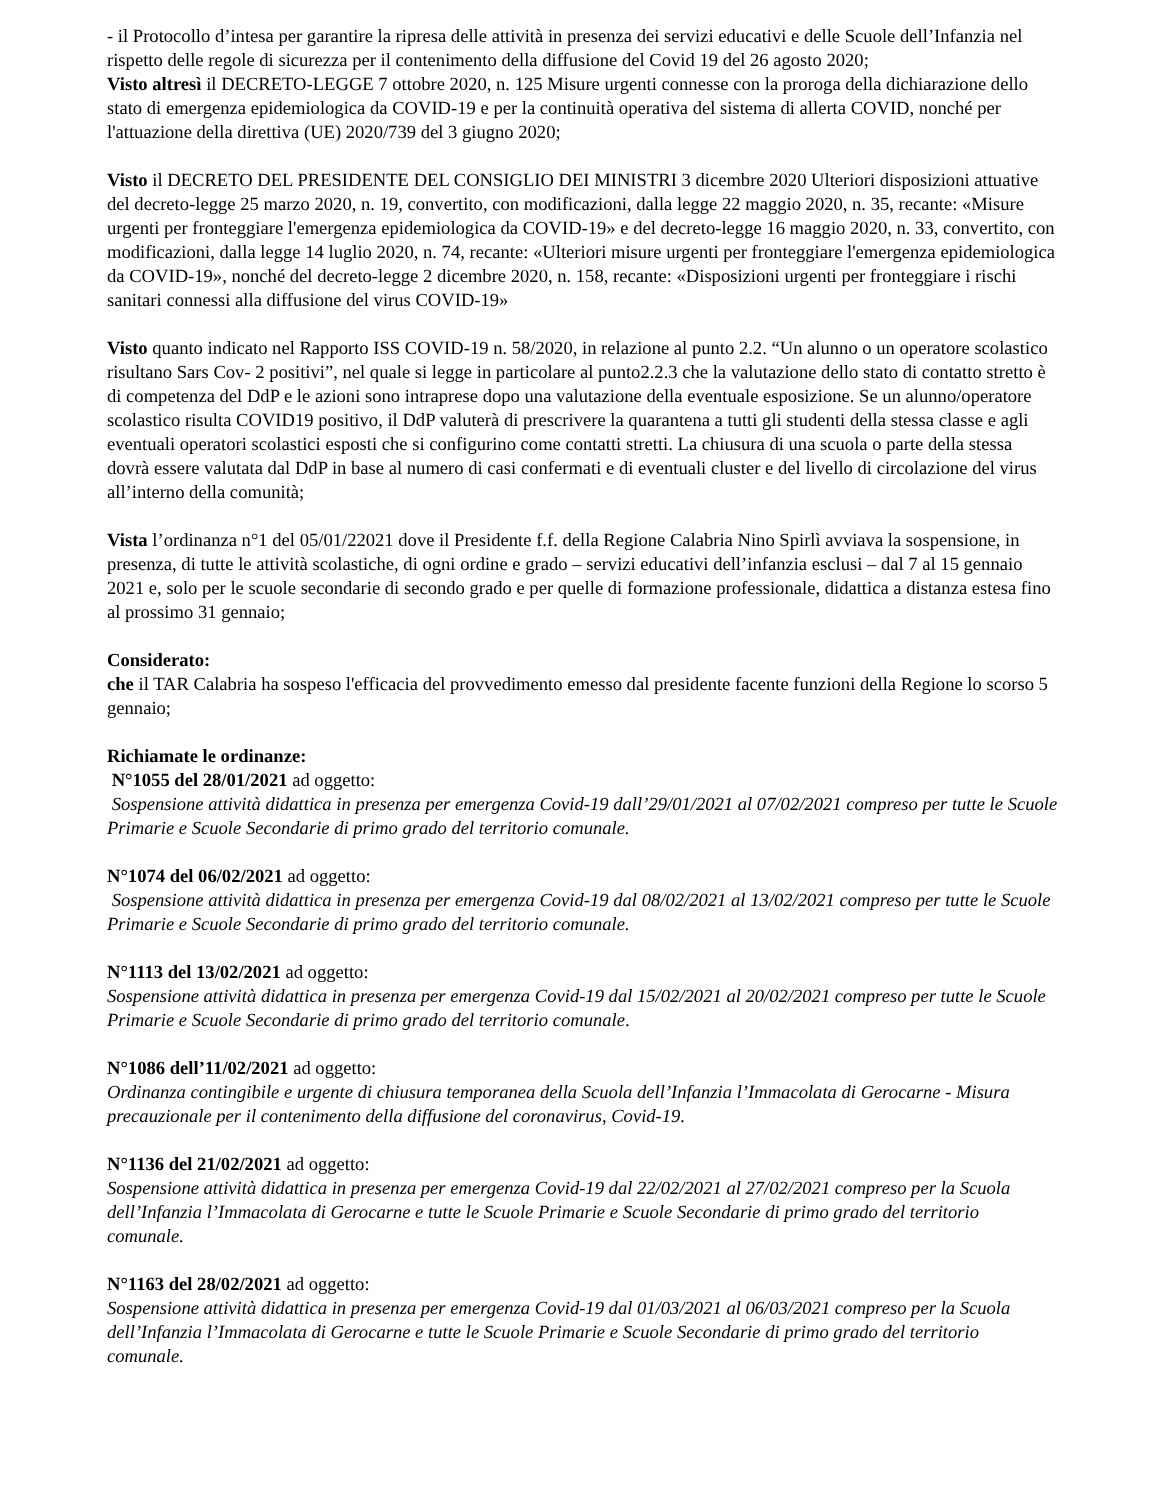- il Protocollo d’intesa per garantire la ripresa delle attività in presenza dei servizi educativi e delle Scuole dell’Infanzia nel rispetto delle regole di sicurezza per il contenimento della diffusione del Covid 19 del 26 agosto 2020;
Visto altresì il DECRETO-LEGGE 7 ottobre 2020, n. 125 Misure urgenti connesse con la proroga della dichiarazione dello stato di emergenza epidemiologica da COVID-19 e per la continuità operativa del sistema di allerta COVID, nonché per l'attuazione della direttiva (UE) 2020/739 del 3 giugno 2020;
Visto il DECRETO DEL PRESIDENTE DEL CONSIGLIO DEI MINISTRI 3 dicembre 2020 Ulteriori disposizioni attuative del decreto-legge 25 marzo 2020, n. 19, convertito, con modificazioni, dalla legge 22 maggio 2020, n. 35, recante: «Misure urgenti per fronteggiare l'emergenza epidemiologica da COVID-19» e del decreto-legge 16 maggio 2020, n. 33, convertito, con modificazioni, dalla legge 14 luglio 2020, n. 74, recante: «Ulteriori misure urgenti per fronteggiare l'emergenza epidemiologica da COVID-19», nonché del decreto-legge 2 dicembre 2020, n. 158, recante: «Disposizioni urgenti per fronteggiare i rischi sanitari connessi alla diffusione del virus COVID-19»
Visto quanto indicato nel Rapporto ISS COVID-19 n. 58/2020, in relazione al punto 2.2. “Un alunno o un operatore scolastico risultano Sars Cov- 2 positivi”, nel quale si legge in particolare al punto2.2.3 che la valutazione dello stato di contatto stretto è di competenza del DdP e le azioni sono intraprese dopo una valutazione della eventuale esposizione. Se un alunno/operatore scolastico risulta COVID19 positivo, il DdP valuterà di prescrivere la quarantena a tutti gli studenti della stessa classe e agli eventuali operatori scolastici esposti che si configurino come contatti stretti. La chiusura di una scuola o parte della stessa dovrà essere valutata dal DdP in base al numero di casi confermati e di eventuali cluster e del livello di circolazione del virus all’interno della comunità;
Vista l’ordinanza n°1 del 05/01/22021 dove il Presidente f.f. della Regione Calabria Nino Spirlì avviava la sospensione, in presenza, di tutte le attività scolastiche, di ogni ordine e grado – servizi educativi dell’infanzia esclusi – dal 7 al 15 gennaio 2021 e, solo per le scuole secondarie di secondo grado e per quelle di formazione professionale, didattica a distanza estesa fino al prossimo 31 gennaio;
Considerato:
che il TAR Calabria ha sospeso l'efficacia del provvedimento emesso dal presidente facente funzioni della Regione lo scorso 5 gennaio;
Richiamate le ordinanze:
N°1055 del 28/01/2021 ad oggetto:
Sospensione attività didattica in presenza per emergenza Covid-19 dall’29/01/2021 al 07/02/2021 compreso per tutte le Scuole Primarie e Scuole Secondarie di primo grado del territorio comunale.
N°1074 del 06/02/2021 ad oggetto:
Sospensione attività didattica in presenza per emergenza Covid-19 dal 08/02/2021 al 13/02/2021 compreso per tutte le Scuole Primarie e Scuole Secondarie di primo grado del territorio comunale.
N°1113 del 13/02/2021 ad oggetto:
Sospensione attività didattica in presenza per emergenza Covid-19 dal 15/02/2021 al 20/02/2021 compreso per tutte le Scuole Primarie e Scuole Secondarie di primo grado del territorio comunale.
N°1086 dell’11/02/2021 ad oggetto:
Ordinanza contingibile e urgente di chiusura temporanea della Scuola dell’Infanzia l’Immacolata di Gerocarne - Misura precauzionale per il contenimento della diffusione del coronavirus, Covid-19.
N°1136 del 21/02/2021 ad oggetto:
Sospensione attività didattica in presenza per emergenza Covid-19 dal 22/02/2021 al 27/02/2021 compreso per la Scuola dell’Infanzia l’Immacolata di Gerocarne e tutte le Scuole Primarie e Scuole Secondarie di primo grado del territorio comunale.
N°1163 del 28/02/2021 ad oggetto:
Sospensione attività didattica in presenza per emergenza Covid-19 dal 01/03/2021 al 06/03/2021 compreso per la Scuola dell’Infanzia l’Immacolata di Gerocarne e tutte le Scuole Primarie e Scuole Secondarie di primo grado del territorio comunale.